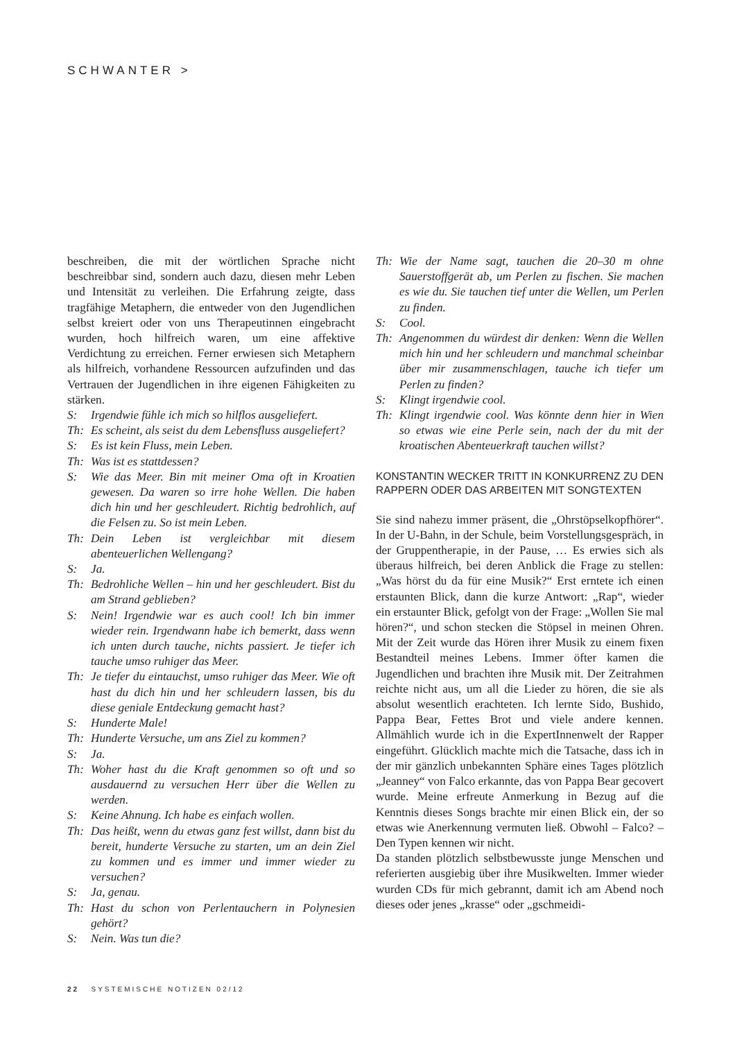SCHWANTER >
beschreiben, die mit der wörtlichen Sprache nicht beschreibbar sind, sondern auch dazu, diesen mehr Leben und Intensität zu verleihen. Die Erfahrung zeigte, dass tragfähige Metaphern, die entweder von den Jugendlichen selbst kreiert oder von uns Therapeutinnen eingebracht wurden, hoch hilfreich waren, um eine affektive Verdichtung zu erreichen. Ferner erwiesen sich Metaphern als hilfreich, vorhandene Ressourcen aufzufinden und das Vertrauen der Jugendlichen in ihre eigenen Fähigkeiten zu stärken.
S: Irgendwie fühle ich mich so hilflos ausgeliefert.
Th: Es scheint, als seist du dem Lebensfluss ausgeliefert?
S: Es ist kein Fluss, mein Leben.
Th: Was ist es stattdessen?
S: Wie das Meer. Bin mit meiner Oma oft in Kroatien gewesen. Da waren so irre hohe Wellen. Die haben dich hin und her geschleudert. Richtig bedrohlich, auf die Felsen zu. So ist mein Leben.
Th: Dein Leben ist vergleichbar mit diesem abenteuerlichen Wellengang?
S: Ja.
Th: Bedrohliche Wellen – hin und her geschleudert. Bist du am Strand geblieben?
S: Nein! Irgendwie war es auch cool! Ich bin immer wieder rein. Irgendwann habe ich bemerkt, dass wenn ich unten durch tauche, nichts passiert. Je tiefer ich tauche umso ruhiger das Meer.
Th: Je tiefer du eintauchst, umso ruhiger das Meer. Wie oft hast du dich hin und her schleudern lassen, bis du diese geniale Entdeckung gemacht hast?
S: Hunderte Male!
Th: Hunderte Versuche, um ans Ziel zu kommen?
S: Ja.
Th: Woher hast du die Kraft genommen so oft und so ausdauernd zu versuchen Herr über die Wellen zu werden.
S: Keine Ahnung. Ich habe es einfach wollen.
Th: Das heißt, wenn du etwas ganz fest willst, dann bist du bereit, hunderte Versuche zu starten, um an dein Ziel zu kommen und es immer und immer wieder zu versuchen?
S: Ja, genau.
Th: Hast du schon von Perlentauchern in Polynesien gehört?
S: Nein. Was tun die?
Th: Wie der Name sagt, tauchen die 20–30 m ohne Sauerstoffgerät ab, um Perlen zu fischen. Sie machen es wie du. Sie tauchen tief unter die Wellen, um Perlen zu finden.
S: Cool.
Th: Angenommen du würdest dir denken: Wenn die Wellen mich hin und her schleudern und manchmal scheinbar über mir zusammenschlagen, tauche ich tiefer um Perlen zu finden?
S: Klingt irgendwie cool.
Th: Klingt irgendwie cool. Was könnte denn hier in Wien so etwas wie eine Perle sein, nach der du mit der kroatischen Abenteuerkraft tauchen willst?
KONSTANTIN WECKER TRITT IN KONKURRENZ ZU DEN RAPPERN ODER DAS ARBEITEN MIT SONGTEXTEN
Sie sind nahezu immer präsent, die „Ohrstöpselkopfhörer“. In der U-Bahn, in der Schule, beim Vorstellungsgespräch, in der Gruppentherapie, in der Pause, … Es erwies sich als überaus hilfreich, bei deren Anblick die Frage zu stellen: „Was hörst du da für eine Musik?“ Erst erntete ich einen erstaunten Blick, dann die kurze Antwort: „Rap“, wieder ein erstaunter Blick, gefolgt von der Frage: „Wollen Sie mal hören?“, und schon stecken die Stöpsel in meinen Ohren. Mit der Zeit wurde das Hören ihrer Musik zu einem fixen Bestandteil meines Lebens. Immer öfter kamen die Jugendlichen und brachten ihre Musik mit. Der Zeitrahmen reichte nicht aus, um all die Lieder zu hören, die sie als absolut wesentlich erachteten. Ich lernte Sido, Bushido, Pappa Bear, Fettes Brot und viele andere kennen. Allmählich wurde ich in die ExpertInnenwelt der Rapper eingeführt. Glücklich machte mich die Tatsache, dass ich in der mir gänzlich unbekannten Sphäre eines Tages plötzlich „Jeanney“ von Falco erkannte, das von Pappa Bear gecovert wurde. Meine erfreute Anmerkung in Bezug auf die Kenntnis dieses Songs brachte mir einen Blick ein, der so etwas wie Anerkennung vermuten ließ. Obwohl – Falco? – Den Typen kennen wir nicht.
Da standen plötzlich selbstbewusste junge Menschen und referierten ausgiebig über ihre Musikwelten. Immer wieder wurden CDs für mich gebrannt, damit ich am Abend noch dieses oder jenes „krasse“ oder „gschmeidi-
22 SYSTEMISCHE NOTIZEN 02/12